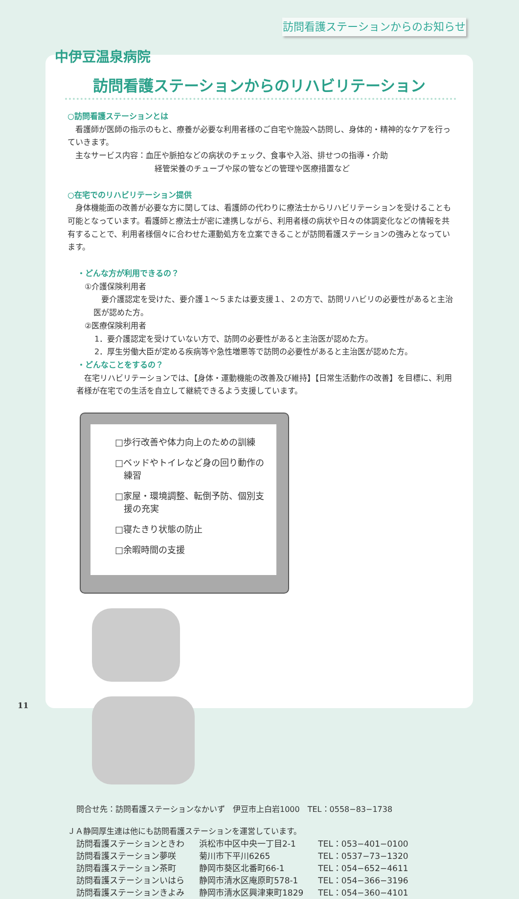訪問看護ステーションからのお知らせ
訪問看護ステーションからのリハビリテーション
○訪問看護ステーションとは
　看護師が医師の指示のもと、療養が必要な利用者様のご自宅や施設へ訪問し、身体的・精神的なケアを行っていきます。
　主なサービス内容：血圧や脈拍などの病状のチェック、食事や入浴、排せつの指導・介助
経管栄養のチューブや尿の管などの管理や医療措置など
○在宅でのリハビリテーション提供
　身体機能面の改善が必要な方に関しては、看護師の代わりに療法士からリハビリテーションを受けることも可能となっています。看護師と療法士が密に連携しながら、利用者様の病状や日々の体調変化などの情報を共有することで、利用者様個々に合わせた運動処方を立案できることが訪問看護ステーションの強みとなっています。
・どんな方が利用できるの？
①介護保険利用者
　要介護認定を受けた、要介護１～５または要支援１、２の方で、訪問リハビリの必要性があると主治医が認めた方。
②医療保険利用者
1．要介護認定を受けていない方で、訪問の必要性があると主治医が認めた方。
2．厚生労働大臣が定める疾病等や急性増悪等で訪問の必要性があると主治医が認めた方。
・どんなことをするの？
　在宅リハビリテーションでは、【身体・運動機能の改善及び維持】【日常生活動作の改善】を目標に、利用者様が在宅での生活を自立して継続できるよう支援しています。
□歩行改善や体力向上のための訓練
□ベッドやトイレなど身の回り動作の
　練習
□家屋・環境調整、転倒予防、個別支
　援の充実
□寝たきり状態の防止
□余暇時間の支援
問合せ先：訪問看護ステーションなかいず　伊豆市上白岩1000　TEL：0558−83−1738
ＪＡ静岡厚生連は他にも訪問看護ステーションを運営しています。
| 訪問看護ステーションときわ | 浜松市中区中央一丁目2-1 | TEL：053−401−0100 |
| 訪問看護ステーション夢咲 | 菊川市下平川6265 | TEL：0537−73−1320 |
| 訪問看護ステーション茶町 | 静岡市葵区北番町66-1 | TEL：054−652−4611 |
| 訪問看護ステーションいはら | 静岡市清水区庵原町578-1 | TEL：054−366−3196 |
| 訪問看護ステーションきよみ | 静岡市清水区興津東町1829 | TEL：054−360−4101 |
中伊豆温泉病院
11